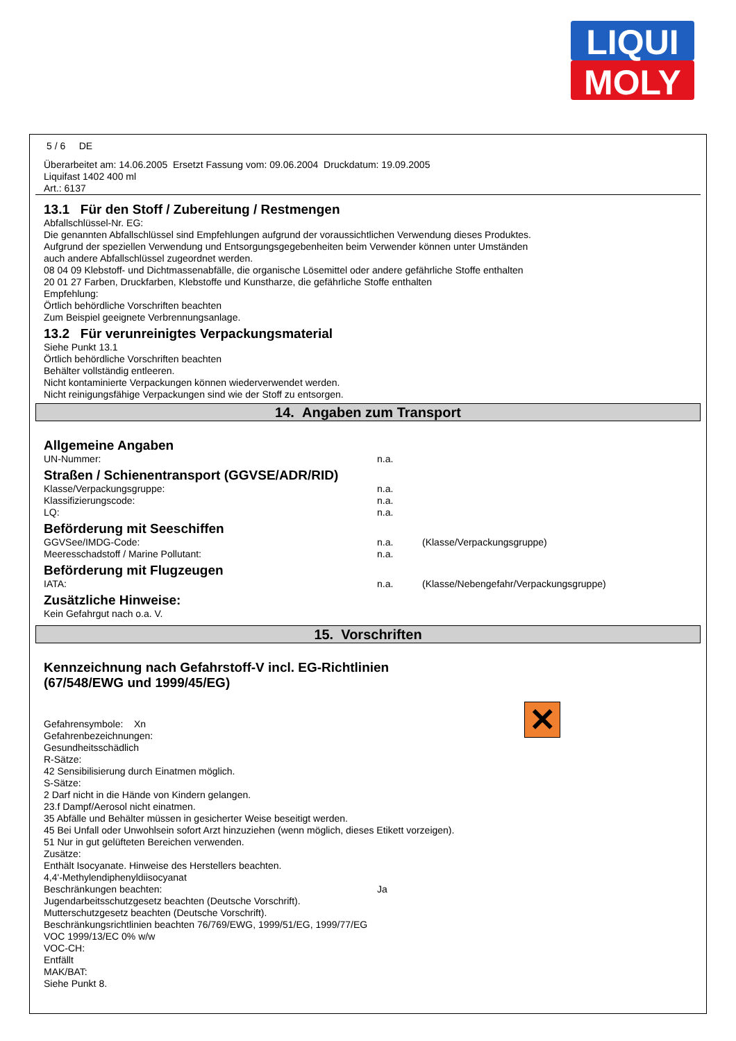LIQUI
MOLY
5 / 6 DE
Überarbeitet am: 14.06.2005 Ersetzt Fassung vom: 09.06.2004 Druckdatum: 19.09.2005
Liquifast 1402 400 ml
Art.: 6137
13.1 Für den Stoff / Zubereitung / Restmengen
Abfallschlüssel-Nr. EG:
Die genannten Abfallschlüssel sind Empfehlungen aufgrund der voraussichtlichen Verwendung dieses Produktes.
Aufgrund der speziellen Verwendung und Entsorgungsgegebenheiten beim Verwender können unter Umständen
auch andere Abfallschlüssel zugeordnet werden.
08 04 09 Klebstoff- und Dichtmassenabfälle, die organische Lösemittel oder andere gefährliche Stoffe enthalten
20 01 27 Farben, Druckfarben, Klebstoffe und Kunstharze, die gefährliche Stoffe enthalten
Empfehlung:
Örtlich behördliche Vorschriften beachten
Zum Beispiel geeignete Verbrennungsanlage.
13.2 Für verunreinigtes Verpackungsmaterial
Siehe Punkt 13.1
Örtlich behördliche Vorschriften beachten
Behälter vollständig entleeren.
Nicht kontaminierte Verpackungen können wiederverwendet werden.
Nicht reinigungsfähige Verpackungen sind wie der Stoff zu entsorgen.
14. Angaben zum Transport
Allgemeine Angaben
UN-Nummer: n.a.
Straßen / Schienentransport (GGVSE/ADR/RID)
Klasse/Verpackungsgruppe: n.a.
Klassifizierungscode: n.a.
LQ: n.a.
Beförderung mit Seeschiffen
GGVSee/IMDG-Code: n.a. (Klasse/Verpackungsgruppe)
Meeresschadstoff / Marine Pollutant: n.a.
Beförderung mit Flugzeugen
IATA: n.a. (Klasse/Nebengefahr/Verpackungsgruppe)
Zusätzliche Hinweise:
Kein Gefahrgut nach o.a. V.
15. Vorschriften
Kennzeichnung nach Gefahrstoff-V incl. EG-Richtlinien
(67/548/EWG und 1999/45/EG)
✕
Gefahrensymbole: Xn
Gefahrenbezeichnungen:
Gesundheitsschädlich
R-Sätze:
42 Sensibilisierung durch Einatmen möglich.
S-Sätze:
2 Darf nicht in die Hände von Kindern gelangen.
23.f Dampf/Aerosol nicht einatmen.
35 Abfälle und Behälter müssen in gesicherter Weise beseitigt werden.
45 Bei Unfall oder Unwohlsein sofort Arzt hinzuziehen (wenn möglich, dieses Etikett vorzeigen).
51 Nur in gut gelüfteten Bereichen verwenden.
Zusätze:
Enthält Isocyanate. Hinweise des Herstellers beachten.
4,4'-Methylendiphenyldiisocyanat
Beschränkungen beachten: Ja
Jugendarbeitsschutzgesetz beachten (Deutsche Vorschrift).
Mutterschutzgesetz beachten (Deutsche Vorschrift).
Beschränkungsrichtlinien beachten 76/769/EWG, 1999/51/EG, 1999/77/EG
VOC 1999/13/EC 0% w/w
VOC-CH:
Entfällt
MAK/BAT:
Siehe Punkt 8.